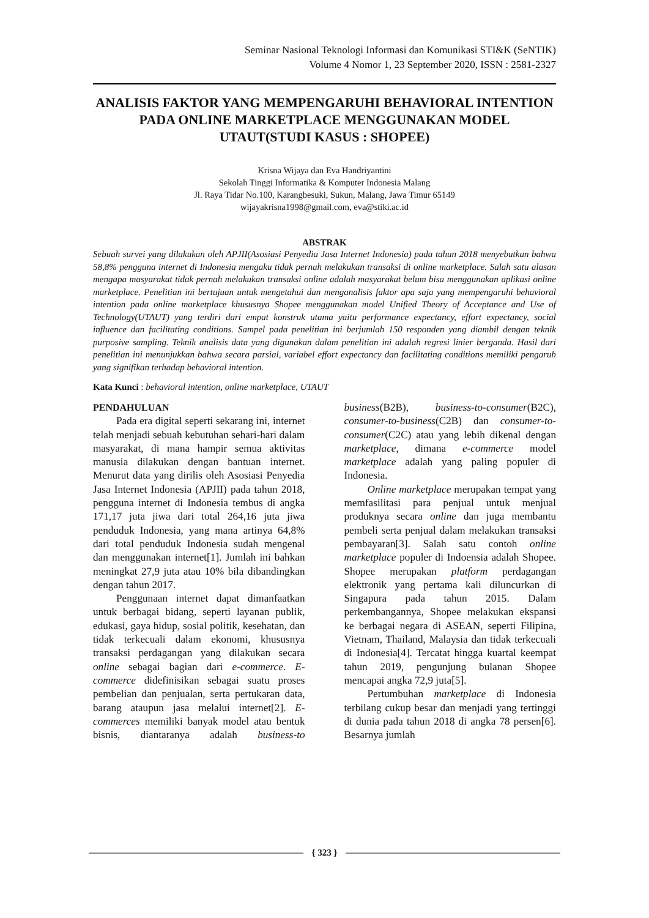Seminar Nasional Teknologi Informasi dan Komunikasi STI&K (SeNTIK)
Volume 4 Nomor 1, 23 September 2020, ISSN : 2581-2327
ANALISIS FAKTOR YANG MEMPENGARUHI BEHAVIORAL INTENTION PADA ONLINE MARKETPLACE MENGGUNAKAN MODEL UTAUT(STUDI KASUS : SHOPEE)
Krisna Wijaya dan Eva Handriyantini
Sekolah Tinggi Informatika & Komputer Indonesia Malang
Jl. Raya Tidar No.100, Karangbesuki, Sukun, Malang, Jawa Timur 65149
wijayakrisna1998@gmail.com, eva@stiki.ac.id
ABSTRAK
Sebuah survei yang dilakukan oleh APJII(Asosiasi Penyedia Jasa Internet Indonesia) pada tahun 2018 menyebutkan bahwa 58,8% pengguna internet di Indonesia mengaku tidak pernah melakukan transaksi di online marketplace. Salah satu alasan mengapa masyarakat tidak pernah melakukan transaksi online adalah masyarakat belum bisa menggunakan aplikasi online marketplace. Penelitian ini bertujuan untuk mengetahui dan menganalisis faktor apa saja yang mempengaruhi behavioral intention pada online marketplace khususnya Shopee menggunakan model Unified Theory of Acceptance and Use of Technology(UTAUT) yang terdiri dari empat konstruk utama yaitu performance expectancy, effort expectancy, social influence dan facilitating conditions. Sampel pada penelitian ini berjumlah 150 responden yang diambil dengan teknik purposive sampling. Teknik analisis data yang digunakan dalam penelitian ini adalah regresi linier berganda. Hasil dari penelitian ini menunjukkan bahwa secara parsial, variabel effort expectancy dan facilitating conditions memiliki pengaruh yang signifikan terhadap behavioral intention.
Kata Kunci : behavioral intention, online marketplace, UTAUT
PENDAHULUAN
Pada era digital seperti sekarang ini, internet telah menjadi sebuah kebutuhan sehari-hari dalam masyarakat, di mana hampir semua aktivitas manusia dilakukan dengan bantuan internet. Menurut data yang dirilis oleh Asosiasi Penyedia Jasa Internet Indonesia (APJII) pada tahun 2018, pengguna internet di Indonesia tembus di angka 171,17 juta jiwa dari total 264,16 juta jiwa penduduk Indonesia, yang mana artinya 64,8% dari total penduduk Indonesia sudah mengenal dan menggunakan internet[1]. Jumlah ini bahkan meningkat 27,9 juta atau 10% bila dibandingkan dengan tahun 2017.
Penggunaan internet dapat dimanfaatkan untuk berbagai bidang, seperti layanan publik, edukasi, gaya hidup, sosial politik, kesehatan, dan tidak terkecuali dalam ekonomi, khususnya transaksi perdagangan yang dilakukan secara online sebagai bagian dari e-commerce. E-commerce didefinisikan sebagai suatu proses pembelian dan penjualan, serta pertukaran data, barang ataupun jasa melalui internet[2]. E-commerces memiliki banyak model atau bentuk bisnis, diantaranya adalah business-to business(B2B), business-to-consumer(B2C), consumer-to-business(C2B) dan consumer-to-consumer(C2C) atau yang lebih dikenal dengan marketplace, dimana e-commerce model marketplace adalah yang paling populer di Indonesia.
Online marketplace merupakan tempat yang memfasilitasi para penjual untuk menjual produknya secara online dan juga membantu pembeli serta penjual dalam melakukan transaksi pembayaran[3]. Salah satu contoh online marketplace populer di Indoensia adalah Shopee. Shopee merupakan platform perdagangan elektronik yang pertama kali diluncurkan di Singapura pada tahun 2015. Dalam perkembangannya, Shopee melakukan ekspansi ke berbagai negara di ASEAN, seperti Filipina, Vietnam, Thailand, Malaysia dan tidak terkecuali di Indonesia[4]. Tercatat hingga kuartal keempat tahun 2019, pengunjung bulanan Shopee mencapai angka 72,9 juta[5].
Pertumbuhan marketplace di Indonesia terbilang cukup besar dan menjadi yang tertinggi di dunia pada tahun 2018 di angka 78 persen[6]. Besarnya jumlah
{ 323 }